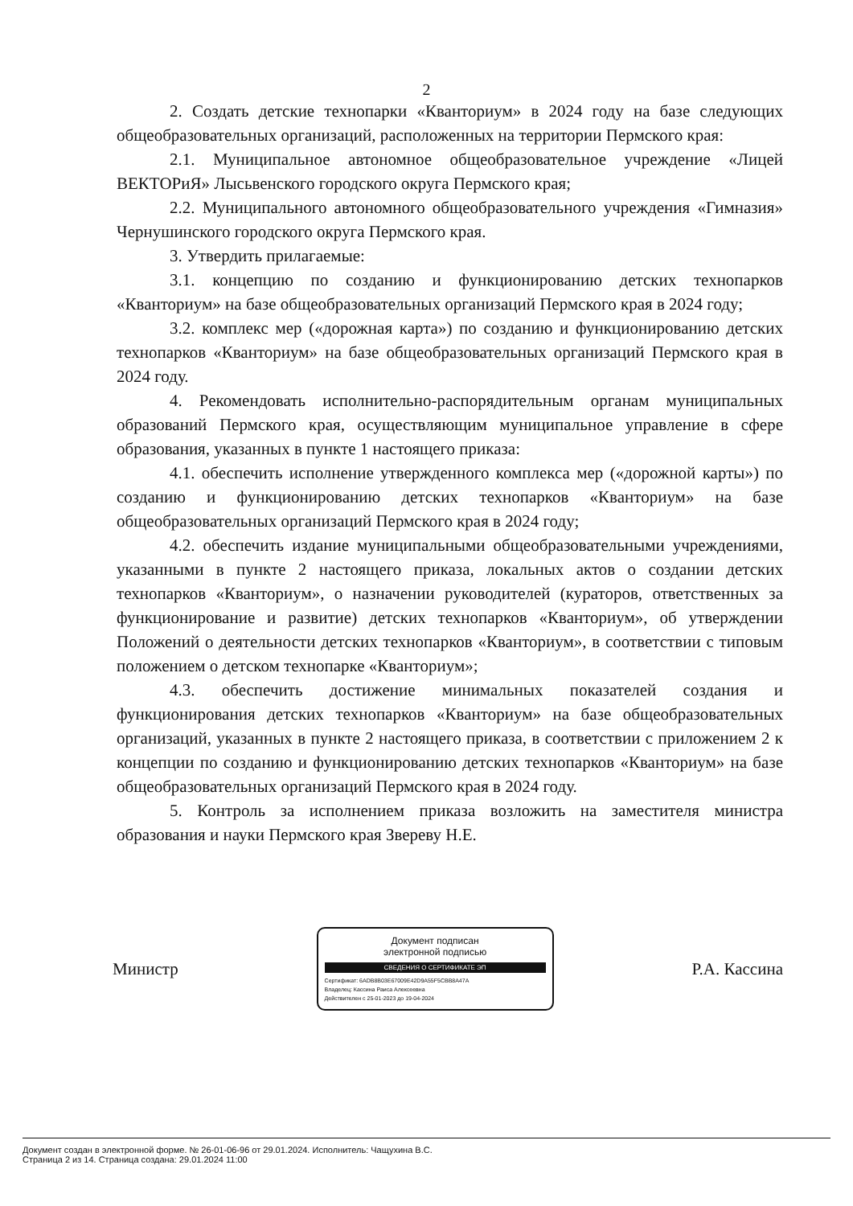2
2. Создать детские технопарки «Кванториум» в 2024 году на базе следующих общеобразовательных организаций, расположенных на территории Пермского края:
2.1. Муниципальное автономное общеобразовательное учреждение «Лицей ВЕКТОРиЯ» Лысьвенского городского округа Пермского края;
2.2. Муниципального автономного общеобразовательного учреждения «Гимназия» Чернушинского городского округа Пермского края.
3. Утвердить прилагаемые:
3.1. концепцию по созданию и функционированию детских технопарков «Кванториум» на базе общеобразовательных организаций Пермского края в 2024 году;
3.2. комплекс мер («дорожная карта») по созданию и функционированию детских технопарков «Кванториум» на базе общеобразовательных организаций Пермского края в 2024 году.
4. Рекомендовать исполнительно-распорядительным органам муниципальных образований Пермского края, осуществляющим муниципальное управление в сфере образования, указанных в пункте 1 настоящего приказа:
4.1. обеспечить исполнение утвержденного комплекса мер («дорожной карты») по созданию и функционированию детских технопарков «Кванториум» на базе общеобразовательных организаций Пермского края в 2024 году;
4.2. обеспечить издание муниципальными общеобразовательными учреждениями, указанными в пункте 2 настоящего приказа, локальных актов о создании детских технопарков «Кванториум», о назначении руководителей (кураторов, ответственных за функционирование и развитие) детских технопарков «Кванториум», об утверждении Положений о деятельности детских технопарков «Кванториум», в соответствии с типовым положением о детском технопарке «Кванториум»;
4.3. обеспечить достижение минимальных показателей создания и функционирования детских технопарков «Кванториум» на базе общеобразовательных организаций, указанных в пункте 2 настоящего приказа, в соответствии с приложением 2 к концепции по созданию и функционированию детских технопарков «Кванториум» на базе общеобразовательных организаций Пермского края в 2024 году.
5. Контроль за исполнением приказа возложить на заместителя министра образования и науки Пермского края Звереву Н.Е.
Министр
Документ подписан
электронной подписью
СВЕДЕНИЯ О СЕРТИФИКАТЕ ЭП
Сертификат: 6ADB8B03E67009E42D9A55F5CBB8A47A
Владелец: Кассина Раиса Алексеевна
Действителен с 25-01-2023 до 19-04-2024
Р.А. Кассина
Документ создан в электронной форме. № 26-01-06-96 от 29.01.2024. Исполнитель: Чащухина В.С.
Страница 2 из 14. Страница создана: 29.01.2024 11:00